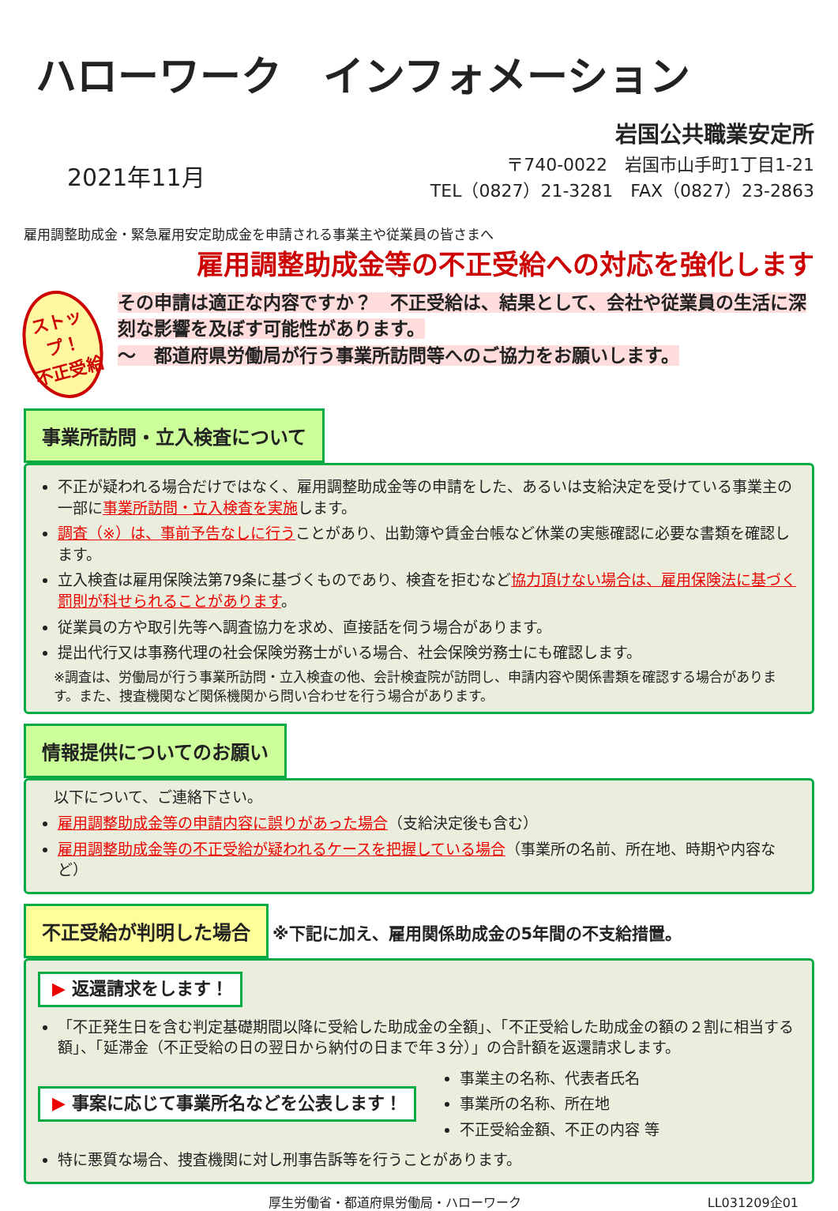ハローワーク　インフォメーション
2021年11月
岩国公共職業安定所
〒740-0022　岩国市山手町1丁目1-21
TEL（0827）21-3281　FAX（0827）23-2863
雇用調整助成金・緊急雇用安定助成金を申請される事業主や従業員の皆さまへ
雇用調整助成金等の不正受給への対応を強化します
ストップ！
不正受給
その申請は適正な内容ですか？　不正受給は、結果として、会社や従業員の生活に深刻な影響を及ぼす可能性があります。
～　都道府県労働局が行う事業所訪問等へのご協力をお願いします。
事業所訪問・立入検査について
不正が疑われる場合だけではなく、雇用調整助成金等の申請をした、あるいは支給決定を受けている事業主の一部に事業所訪問・立入検査を実施します。
調査（※）は、事前予告なしに行うことがあり、出勤簿や賃金台帳など休業の実態確認に必要な書類を確認します。
立入検査は雇用保険法第79条に基づくものであり、検査を拒むなど協力頂けない場合は、雇用保険法に基づく罰則が科せられることがあります。
従業員の方や取引先等へ調査協力を求め、直接話を伺う場合があります。
提出代行又は事務代理の社会保険労務士がいる場合、社会保険労務士にも確認します。
※調査は、労働局が行う事業所訪問・立入検査の他、会計検査院が訪問し、申請内容や関係書類を確認する場合があります。また、捜査機関など関係機関から問い合わせを行う場合があります。
情報提供についてのお願い
以下について、ご連絡下さい。
雇用調整助成金等の申請内容に誤りがあった場合（支給決定後も含む）
雇用調整助成金等の不正受給が疑われるケースを把握している場合（事業所の名前、所在地、時期や内容など）
不正受給が判明した場合
※下記に加え、雇用関係助成金の5年間の不支給措置。
▶ 返還請求をします！
「不正発生日を含む判定基礎期間以降に受給した助成金の全額」、「不正受給した助成金の額の２割に相当する額」、「延滞金（不正受給の日の翌日から納付の日まで年３分）」の合計額を返還請求します。
▶ 事案に応じて事業所名などを公表します！
事業主の名称、代表者氏名
事業所の名称、所在地
不正受給金額、不正の内容 等
特に悪質な場合、捜査機関に対し刑事告訴等を行うことがあります。
厚生労働省・都道府県労働局・ハローワーク LL031209企01